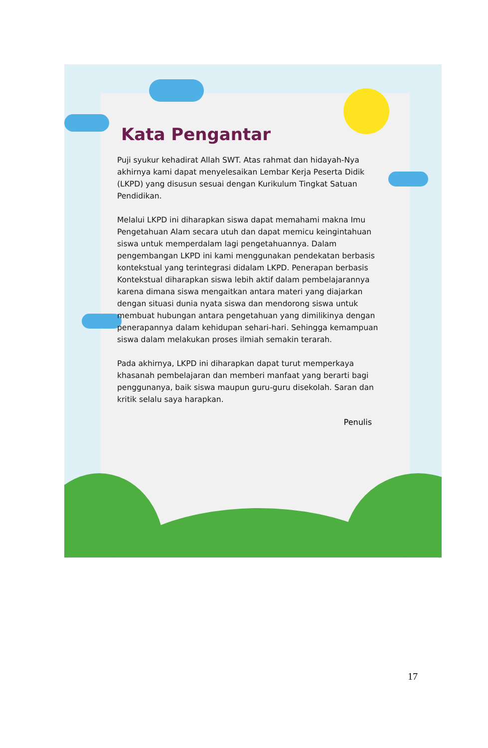Kata Pengantar
Puji syukur kehadirat Allah SWT. Atas rahmat dan hidayah-Nya akhirnya kami dapat menyelesaikan Lembar Kerja Peserta Didik (LKPD) yang disusun sesuai dengan Kurikulum Tingkat Satuan Pendidikan.
Melalui LKPD ini diharapkan siswa dapat memahami makna Imu Pengetahuan Alam secara utuh dan dapat memicu keingintahuan siswa untuk memperdalam lagi pengetahuannya. Dalam pengembangan LKPD ini kami menggunakan pendekatan berbasis kontekstual yang terintegrasi didalam LKPD. Penerapan berbasis Kontekstual diharapkan siswa lebih aktif dalam pembelajarannya karena dimana siswa mengaitkan antara materi yang diajarkan dengan situasi dunia nyata siswa dan mendorong siswa untuk membuat hubungan antara pengetahuan yang dimilikinya dengan penerapannya dalam kehidupan sehari-hari. Sehingga kemampuan siswa dalam melakukan proses ilmiah semakin terarah.
Pada akhirnya, LKPD ini diharapkan dapat turut memperkaya khasanah pembelajaran dan memberi manfaat yang berarti bagi penggunanya, baik siswa maupun guru-guru disekolah. Saran dan kritik selalu saya harapkan.
Penulis
17